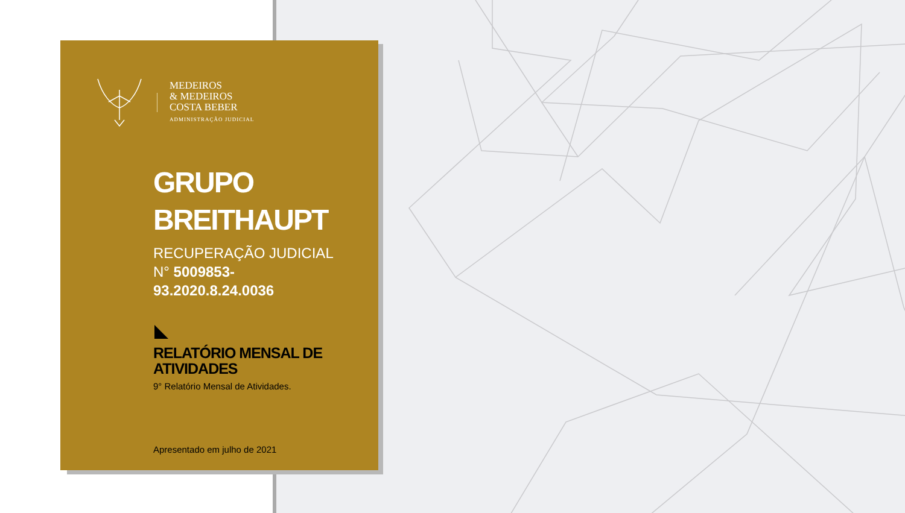MEDEIROS
& MEDEIROS
COSTA BEBER
ADMINISTRAÇÃO JUDICIAL
GRUPO
BREITHAUPT
RECUPERAÇÃO JUDICIAL
N° 5009853-
93.2020.8.24.0036
RELATÓRIO MENSAL DE ATIVIDADES
9° Relatório Mensal de Atividades.
Apresentado em julho de 2021